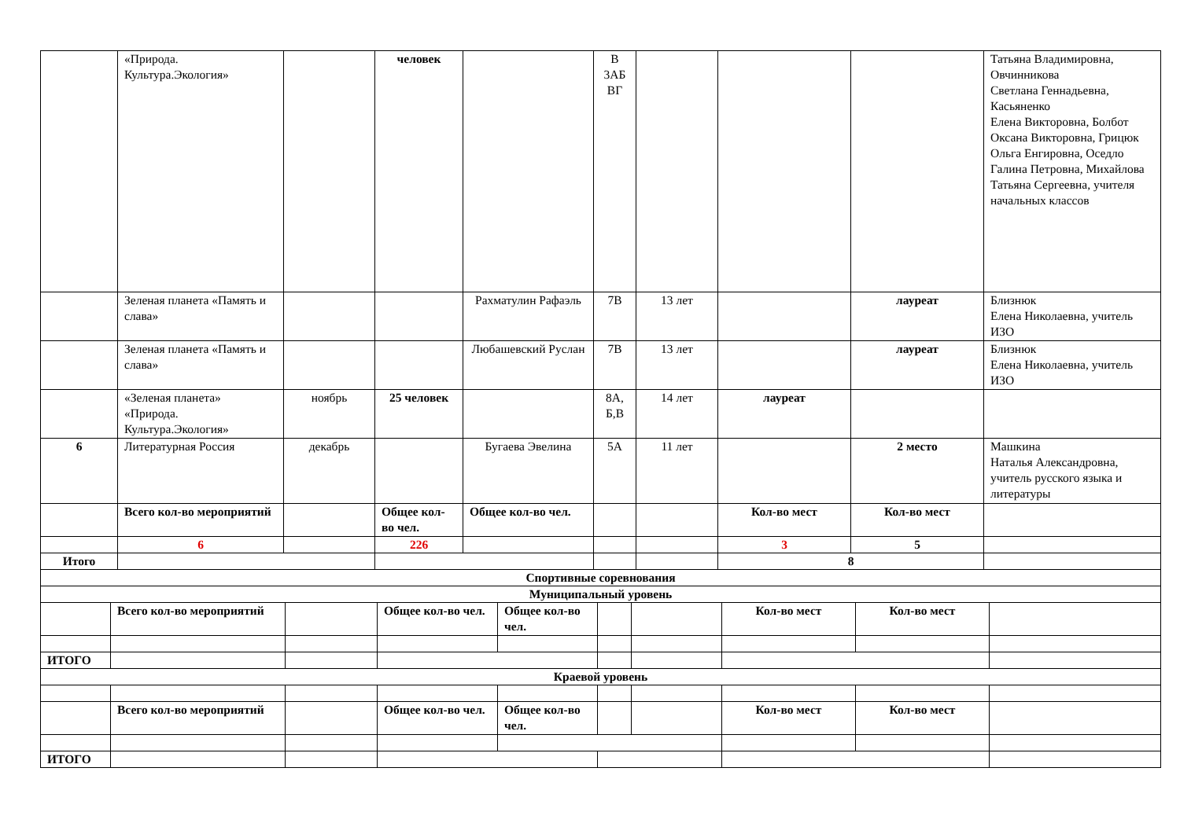| | «Природа. Культура.Экология» | | человек | | В 3АБ ВГ | | | | Татьяна Владимировна, Овчинникова Светлана Геннадьевна, Касьяненко Елена Викторовна, Болбот Оксана Викторовна, Грицюк Ольга Енгировна, Оседло Галина Петровна, Михайлова Татьяна Сергеевна, учителя начальных классов |
| | Зеленая планета «Память и слава» | | | Рахматулин Рафаэль | 7В | 13 лет | | лауреат | Близнюк Елена Николаевна, учитель ИЗО |
| | Зеленая планета «Память и слава» | | | Любашевский Руслан | 7В | 13 лет | | лауреат | Близнюк Елена Николаевна, учитель ИЗО |
| | «Зеленая планета» «Природа. Культура.Экология» | ноябрь | 25 человек | | 8А, Б,В | 14 лет | лауреат | | |
| 6 | Литературная Россия | декабрь | | Бугаева Эвелина | 5А | 11 лет | | 2 место | Машкина Наталья Александровна, учитель русского языка и литературы |
| | Всего кол-во мероприятий | | Общее кол-во чел. | Общее кол-во чел. | | | Кол-во мест | Кол-во мест | |
| | 6 | | 226 | | | | 3 | 5 | |
| Итого | | | | | | | 8 | | |
| Спортивные соревнования | | | | | | | | | |
| Муниципальный уровень | | | | | | | | | |
| | Всего кол-во мероприятий | | Общее кол-во чел. | Общее кол-во чел. | | | Кол-во мест | Кол-во мест | |
| ИТОГО | | | | | | | | | |
| Краевой уровень | | | | | | | | | |
| | Всего кол-во мероприятий | | Общее кол-во чел. | Общее кол-во чел. | | | Кол-во мест | Кол-во мест | |
| ИТОГО | | | | | | | | | |